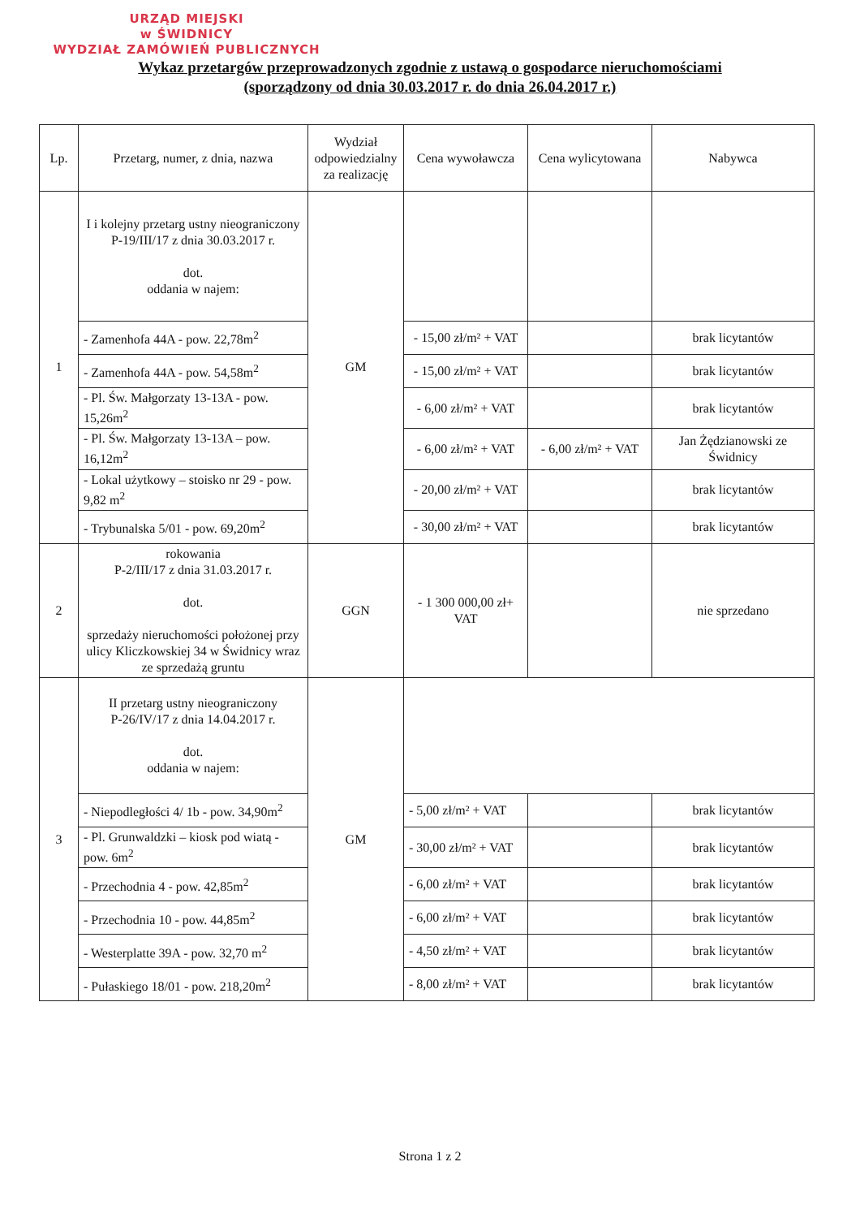URZĄD MIEJSKI
w ŚWIDNICY
WYDZIAŁ ZAMÓWIEŃ PUBLICZNYCH
Wykaz przetargów przeprowadzonych zgodnie z ustawą o gospodarce nieruchomościami
(sporządzony od dnia 30.03.2017 r. do dnia 26.04.2017 r.)
| Lp. | Przetarg, numer, z dnia, nazwa | Wydział odpowiedzialny za realizację | Cena wywoławcza | Cena wylicytowana | Nabywca |
| --- | --- | --- | --- | --- | --- |
| 1 | I i kolejny przetarg ustny nieograniczony P-19/III/17 z dnia 30.03.2017 r. dot. oddania w najem: | GM | | | |
| | - Zamenhofa 44A - pow. 22,78m<sup>2</sup> | | - 15,00 zł/m² + VAT | | brak licytantów |
| | - Zamenhofa 44A - pow. 54,58m<sup>2</sup> | | - 15,00 zł/m² + VAT | | brak licytantów |
| | - Pl. Św. Małgorzaty 13-13A - pow. 15,26m<sup>2</sup> | | - 6,00 zł/m² + VAT | | brak licytantów |
| | - Pl. Św. Małgorzaty 13-13A – pow. 16,12m<sup>2</sup> | | - 6,00 zł/m² + VAT | - 6,00 zł/m² + VAT | Jan Żędzianowski ze Świdnicy |
| | - Lokal użytkowy – stoisko nr 29 - pow. 9,82 m<sup>2</sup> | | - 20,00 zł/m² + VAT | | brak licytantów |
| | - Trybunalska 5/01 - pow. 69,20m<sup>2</sup> | | - 30,00 zł/m² + VAT | | brak licytantów |
| 2 | rokowania P-2/III/17 z dnia 31.03.2017 r. dot. sprzedaży nieruchomości położonej przy ulicy Kliczkowskiej 34 w Świdnicy wraz ze sprzedażą gruntu | GGN | - 1 300 000,00 zł+ VAT | | nie sprzedano |
| 3 | II przetarg ustny nieograniczony P-26/IV/17 z dnia 14.04.2017 r. dot. oddania w najem: | GM | | | |
| | - Niepodległości 4/ 1b - pow. 34,90m<sup>2</sup> | | - 5,00 zł/m² + VAT | | brak licytantów |
| | - Pl. Grunwaldzki – kiosk pod wiatą - pow. 6m<sup>2</sup> | | - 30,00 zł/m² + VAT | | brak licytantów |
| | - Przechodnia 4 - pow. 42,85m<sup>2</sup> | | - 6,00 zł/m² + VAT | | brak licytantów |
| | - Przechodnia 10 - pow. 44,85m<sup>2</sup> | | - 6,00 zł/m² + VAT | | brak licytantów |
| | - Westerplatte 39A - pow. 32,70 m<sup>2</sup> | | - 4,50 zł/m² + VAT | | brak licytantów |
| | - Pułaskiego 18/01 - pow. 218,20m<sup>2</sup> | | - 8,00 zł/m² + VAT | | brak licytantów |
Strona 1 z 2